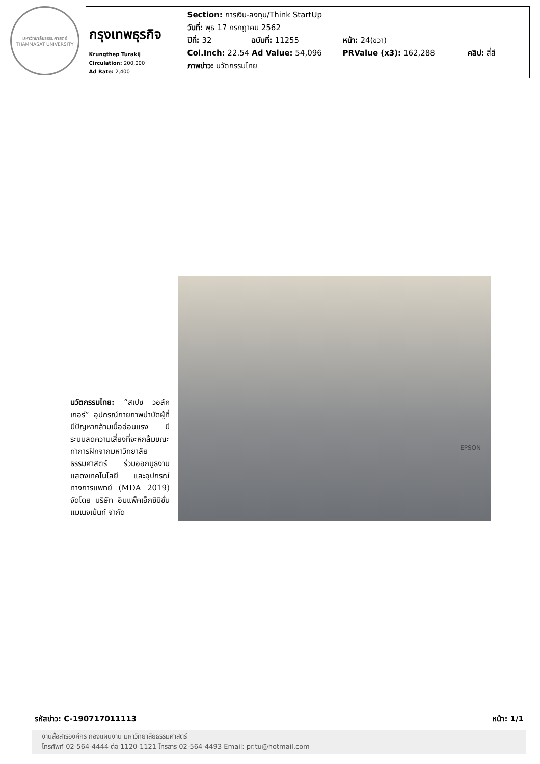มหาวิทยาลัยธรรมศาสตร์
THAMMASAT UNIVERSITY
| กรุงเทพธุรกิจ Krungthep Turakij Circulation: 200,000 Ad Rate: 2,400 | Section: การเงิน-ลงทุน/Think StartUp วันที่: พุธ 17 กรกฎาคม 2562 ปีที่: 32 ฉบับที่: 11255 หน้า: 24(ขวา) Col.Inch: 22.54 Ad Value: 54,096 PRValue (x3): 162,288 คลิป: สี่สี ภาพข่าว: นวัตกรรมไทย |
นวัตกรรมไทย: “สเปซ วอล์คเกอร์” อุปกรณ์กายภาพบำบัดผู้ที่มีปัญหากล้ามเนื้ออ่อนแรง มีระบบลดความเสี่ยงที่จะหกล้มขณะทำการฝึกจากมหาวิทยาลัยธรรมศาสตร์ ร่วมออกบูธงานแสดงเทคโนโลยี และอุปกรณ์ทางการแพทย์ (MDA 2019) จัดโดย บริษัท อิมแพ็คเอ็กซิบิชั่น แมเนจเม้นท์ จำกัด
EPSON
รหัสข่าว: C-190717011113 หน้า: 1/1
งานสื่อสารองค์กร กองแผนงาน มหาวิทยาลัยธรรมศาสตร์
โทรศัพท์ 02-564-4444 ต่อ 1120-1121 โทรสาร 02-564-4493 Email: pr.tu@hotmail.com